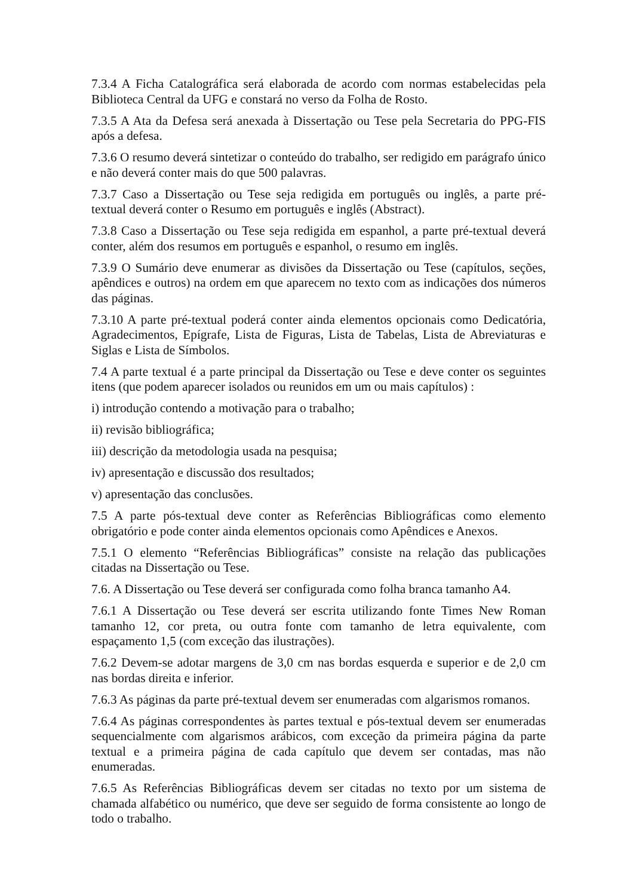7.3.4 A Ficha Catalográfica será elaborada de acordo com normas estabelecidas pela Biblioteca Central da UFG e constará no verso da Folha de Rosto.
7.3.5 A Ata da Defesa será anexada à Dissertação ou Tese pela Secretaria do PPG-FIS após a defesa.
7.3.6 O resumo deverá sintetizar o conteúdo do trabalho, ser redigido em parágrafo único e não deverá conter mais do que 500 palavras.
7.3.7 Caso a Dissertação ou Tese seja redigida em português ou inglês, a parte pré-textual deverá conter o Resumo em português e inglês (Abstract).
7.3.8 Caso a Dissertação ou Tese seja redigida em espanhol, a parte pré-textual deverá conter, além dos resumos em português e espanhol, o resumo em inglês.
7.3.9 O Sumário deve enumerar as divisões da Dissertação ou Tese (capítulos, seções, apêndices e outros) na ordem em que aparecem no texto com as indicações dos números das páginas.
7.3.10 A parte pré-textual poderá conter ainda elementos opcionais como Dedicatória, Agradecimentos, Epígrafe, Lista de Figuras, Lista de Tabelas, Lista de Abreviaturas e Siglas e Lista de Símbolos.
7.4 A parte textual é a parte principal da Dissertação ou Tese e deve conter os seguintes itens (que podem aparecer isolados ou reunidos em um ou mais capítulos) :
i) introdução contendo a motivação para o trabalho;
ii) revisão bibliográfica;
iii) descrição da metodologia usada na pesquisa;
iv) apresentação e discussão dos resultados;
v) apresentação das conclusões.
7.5 A parte pós-textual deve conter as Referências Bibliográficas como elemento obrigatório e pode conter ainda elementos opcionais como Apêndices e Anexos.
7.5.1 O elemento “Referências Bibliográficas” consiste na relação das publicações citadas na Dissertação ou Tese.
7.6. A Dissertação ou Tese deverá ser configurada como folha branca tamanho A4.
7.6.1 A Dissertação ou Tese deverá ser escrita utilizando fonte Times New Roman tamanho 12, cor preta, ou outra fonte com tamanho de letra equivalente, com espaçamento 1,5 (com exceção das ilustrações).
7.6.2 Devem-se adotar margens de 3,0 cm nas bordas esquerda e superior e de 2,0 cm nas bordas direita e inferior.
7.6.3 As páginas da parte pré-textual devem ser enumeradas com algarismos romanos.
7.6.4 As páginas correspondentes às partes textual e pós-textual devem ser enumeradas sequencialmente com algarismos arábicos, com exceção da primeira página da parte textual e a primeira página de cada capítulo que devem ser contadas, mas não enumeradas.
7.6.5 As Referências Bibliográficas devem ser citadas no texto por um sistema de chamada alfabético ou numérico, que deve ser seguido de forma consistente ao longo de todo o trabalho.